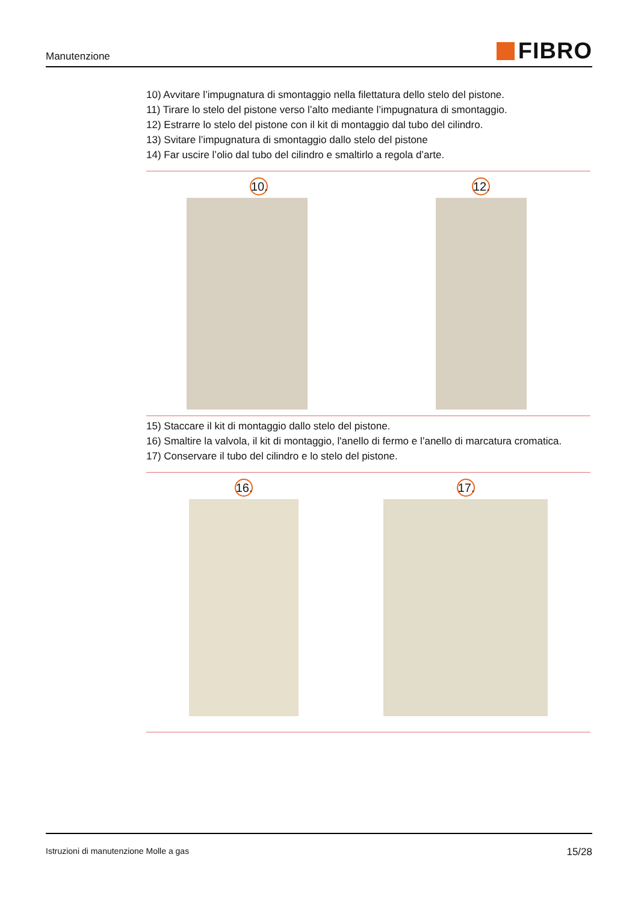Manutenzione
FIBRO
10) Avvitare l’impugnatura di smontaggio nella filettatura dello stelo del pistone.
11) Tirare lo stelo del pistone verso l’alto mediante l’impugnatura di smontaggio.
12) Estrarre lo stelo del pistone con il kit di montaggio dal tubo del cilindro.
13) Svitare l’impugnatura di smontaggio dallo stelo del pistone
14) Far uscire l’olio dal tubo del cilindro e smaltirlo a regola d’arte.
10. 12.
15) Staccare il kit di montaggio dallo stelo del pistone.
16) Smaltire la valvola, il kit di montaggio, l'anello di fermo e l’anello di marcatura cromatica.
17) Conservare il tubo del cilindro e lo stelo del pistone.
16. 17.
Istruzioni di manutenzione Molle a gas
15/28